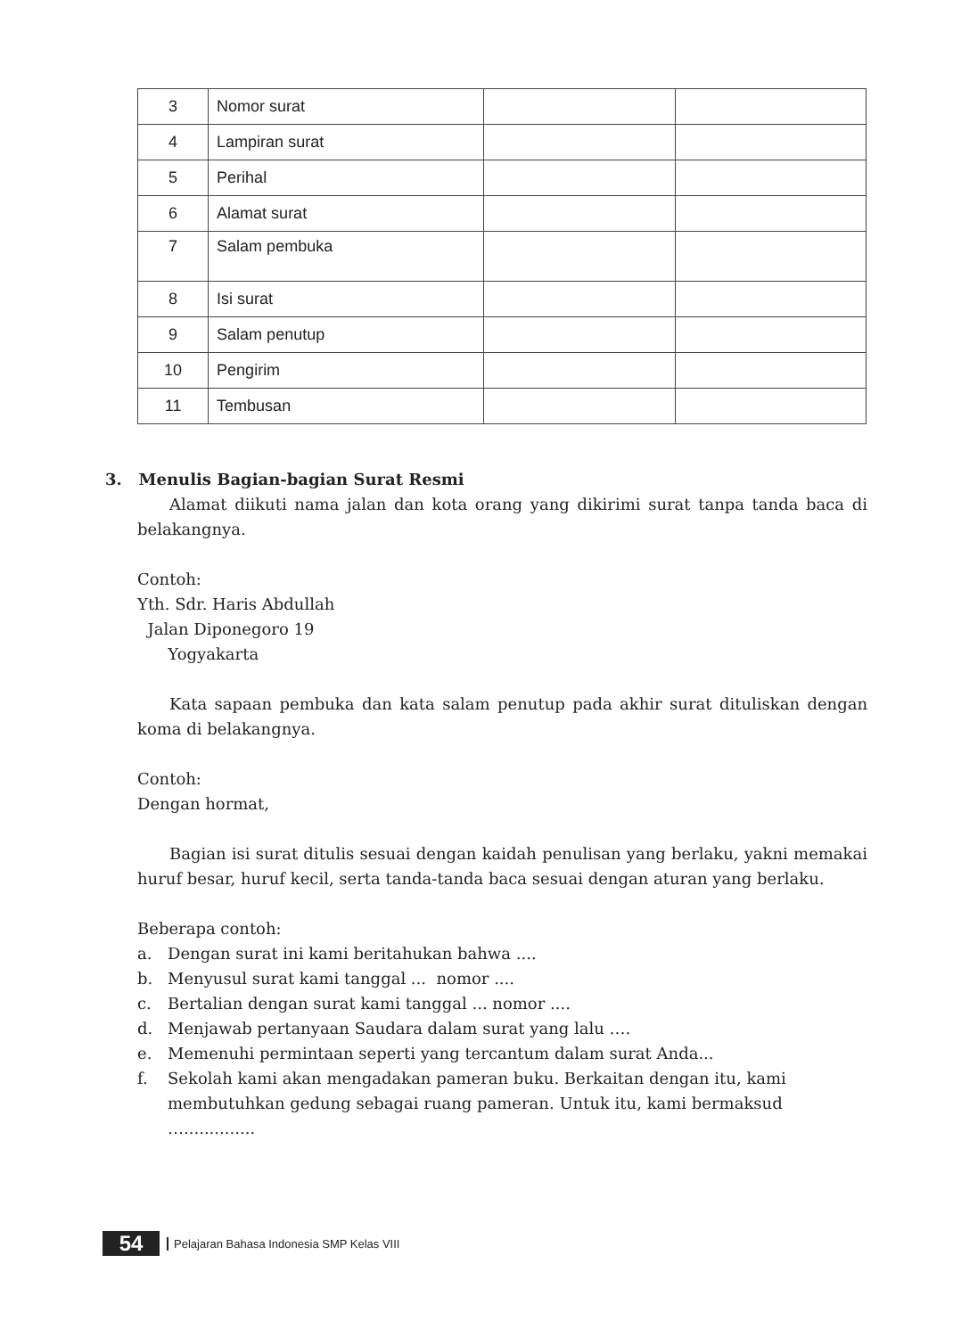| 3 | Nomor surat | | |
| 4 | Lampiran surat | | |
| 5 | Perihal | | |
| 6 | Alamat surat | | |
| 7 | Salam pembuka | | |
| 8 | Isi surat | | |
| 9 | Salam penutup | | |
| 10 | Pengirim | | |
| 11 | Tembusan | | |
3. Menulis Bagian-bagian Surat Resmi
Alamat diikuti nama jalan dan kota orang yang dikirimi surat tanpa tanda baca di belakangnya.
Contoh:
Yth. Sdr. Haris Abdullah
Jalan Diponegoro 19
Yogyakarta
Kata sapaan pembuka dan kata salam penutup pada akhir surat dituliskan dengan koma di belakangnya.
Contoh:
Dengan hormat,
Bagian isi surat ditulis sesuai dengan kaidah penulisan yang berlaku, yakni memakai huruf besar, huruf kecil, serta tanda-tanda baca sesuai dengan aturan yang berlaku.
Beberapa contoh:
a. Dengan surat ini kami beritahukan bahwa ....
b. Menyusul surat kami tanggal ... nomor ....
c. Bertalian dengan surat kami tanggal ... nomor ....
d. Menjawab pertanyaan Saudara dalam surat yang lalu ….
e. Memenuhi permintaan seperti yang tercantum dalam surat Anda...
f. Sekolah kami akan mengadakan pameran buku. Berkaitan dengan itu, kami membutuhkan gedung sebagai ruang pameran. Untuk itu, kami bermaksud …..............
54
Pelajaran Bahasa Indonesia SMP Kelas VIII